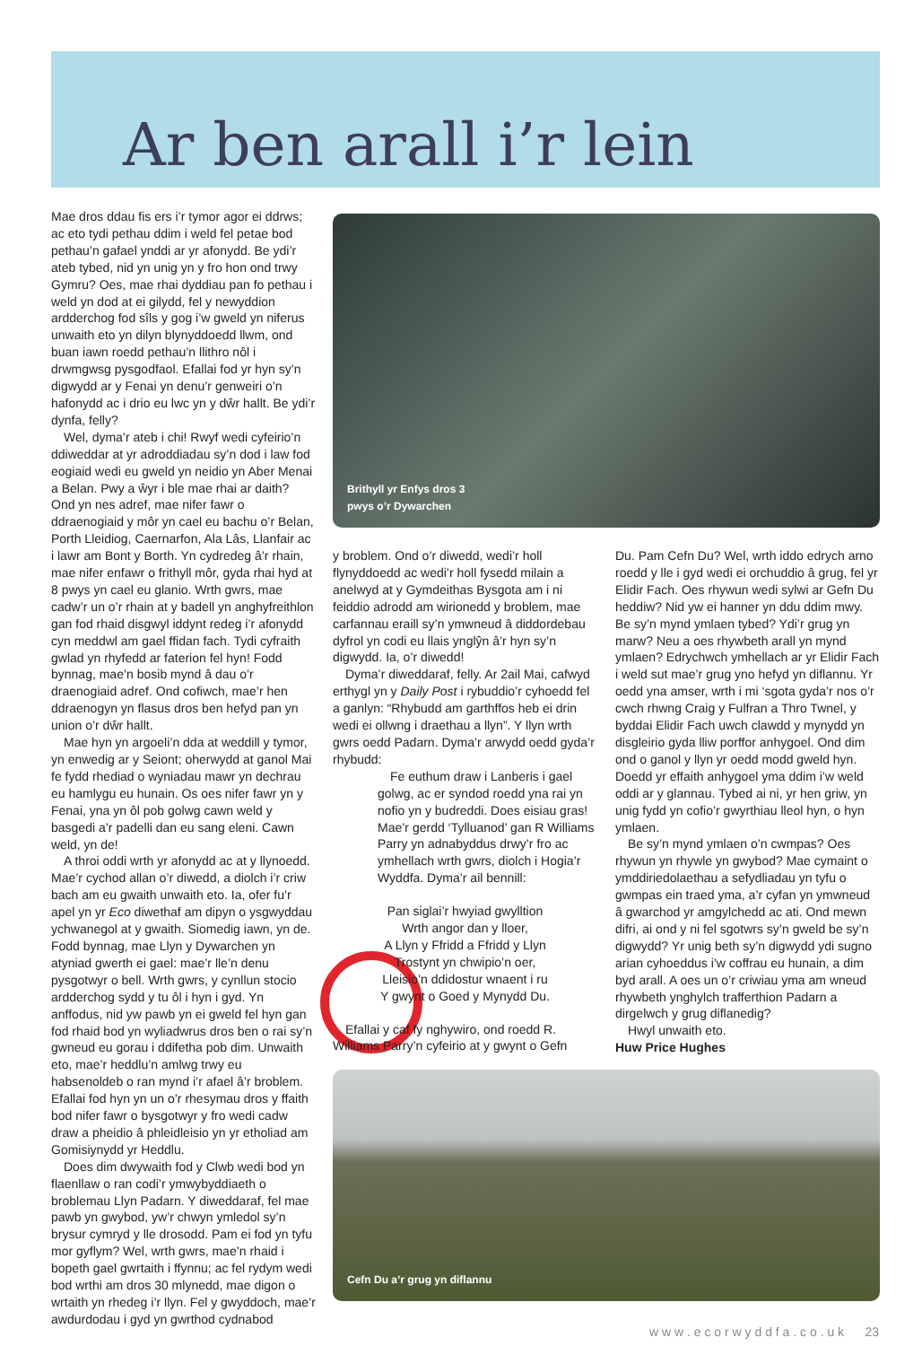Ar ben arall i’r lein
Mae dros ddau fis ers i’r tymor agor ei ddrws; ac eto tydi pethau ddim i weld fel petae bod pethau’n gafael ynddi ar yr afonydd. Be ydi’r ateb tybed, nid yn unig yn y fro hon ond trwy Gymru? Oes, mae rhai dyddiau pan fo pethau i weld yn dod at ei gilydd, fel y newyddion ardderchog fod sîls y gog i’w gweld yn niferus unwaith eto yn dilyn blynyddoedd llwm, ond buan iawn roedd pethau’n llithro nôl i drwmgwsg pysgodfaol. Efallai fod yr hyn sy’n digwydd ar y Fenai yn denu’r genweiri o’n hafonydd ac i drio eu lwc yn y dŵr hallt. Be ydi’r dynfa, felly?
Wel, dyma’r ateb i chi! Rwyf wedi cyfeirio’n ddiweddar at yr adroddiadau sy’n dod i law fod eogiaid wedi eu gweld yn neidio yn Aber Menai a Belan. Pwy a ŵyr i ble mae rhai ar daith? Ond yn nes adref, mae nifer fawr o ddraenogiaid y môr yn cael eu bachu o’r Belan, Porth Lleidiog, Caernarfon, Ala Lâs, Llanfair ac i lawr am Bont y Borth. Yn cydredeg â’r rhain, mae nifer enfawr o frithyll môr, gyda rhai hyd at 8 pwys yn cael eu glanio. Wrth gwrs, mae cadw’r un o’r rhain at y badell yn anghyfreithlon gan fod rhaid disgwyl iddynt redeg i’r afonydd cyn meddwl am gael ffidan fach. Tydi cyfraith gwlad yn rhyfedd ar faterion fel hyn! Fodd bynnag, mae’n bosib mynd â dau o’r draenogiaid adref. Ond cofiwch, mae’r hen ddraenogyn yn flasus dros ben hefyd pan yn union o’r dŵr hallt.
Mae hyn yn argoeli’n dda at weddill y tymor, yn enwedig ar y Seiont; oherwydd at ganol Mai fe fydd rhediad o wyniadau mawr yn dechrau eu hamlygu eu hunain. Os oes nifer fawr yn y Fenai, yna yn ôl pob golwg cawn weld y basgedi a’r padelli dan eu sang eleni. Cawn weld, yn de!
A throi oddi wrth yr afonydd ac at y llynoedd. Mae’r cychod allan o’r diwedd, a diolch i’r criw bach am eu gwaith unwaith eto. Ia, ofer fu’r apel yn yr Eco diwethaf am dipyn o ysgwyddau ychwanegol at y gwaith. Siomedig iawn, yn de. Fodd bynnag, mae Llyn y Dywarchen yn atyniad gwerth ei gael: mae’r lle’n denu pysgotwyr o bell. Wrth gwrs, y cynllun stocio ardderchog sydd y tu ôl i hyn i gyd. Yn anffodus, nid yw pawb yn ei gweld fel hyn gan fod rhaid bod yn wyliadwrus dros ben o rai sy’n gwneud eu gorau i ddifetha pob dim. Unwaith eto, mae’r heddlu’n amlwg trwy eu habsenoldeb o ran mynd i’r afael â’r broblem. Efallai fod hyn yn un o’r rhesymau dros y ffaith bod nifer fawr o bysgotwyr y fro wedi cadw draw a pheidio â phleidleisio yn yr etholiad am Gomisiynydd yr Heddlu.
Does dim dwywaith fod y Clwb wedi bod yn flaenllaw o ran codi’r ymwybyddiaeth o broblemau Llyn Padarn. Y diweddaraf, fel mae pawb yn gwybod, yw’r chwyn ymledol sy’n brysur cymryd y lle drosodd. Pam ei fod yn tyfu mor gyflym? Wel, wrth gwrs, mae’n rhaid i bopeth gael gwrtaith i ffynnu; ac fel rydym wedi bod wrthi am dros 30 mlynedd, mae digon o wrtaith yn rhedeg i’r llyn. Fel y gwyddoch, mae’r awdurdodau i gyd yn gwrthod cydnabod
Brithyll yr Enfys dros 3
pwys o’r Dywarchen
y broblem. Ond o’r diwedd, wedi’r holl flynyddoedd ac wedi’r holl fysedd milain a anelwyd at y Gymdeithas Bysgota am i ni feiddio adrodd am wirionedd y broblem, mae carfannau eraill sy’n ymwneud â diddordebau dyfrol yn codi eu llais ynglŷn â’r hyn sy’n digwydd. Ia, o’r diwedd!
Dyma’r diweddaraf, felly. Ar 2ail Mai, cafwyd erthygl yn y Daily Post i rybuddio’r cyhoedd fel a ganlyn: “Rhybudd am garthffos heb ei drin wedi ei ollwng i draethau a llyn”. Y llyn wrth gwrs oedd Padarn. Dyma’r arwydd oedd gyda’r rhybudd:
Fe euthum draw i Lanberis i gael golwg, ac er syndod roedd yna rai yn nofio yn y budreddi. Does eisiau gras! Mae’r gerdd ‘Tylluanod’ gan R Williams Parry yn adnabyddus drwy’r fro ac ymhellach wrth gwrs, diolch i Hogia’r Wyddfa. Dyma’r ail bennill:
Pan siglai’r hwyiad gwylltion
Wrth angor dan y lloer,
A Llyn y Ffridd a Ffridd y Llyn
Trostynt yn chwipio’n oer,
Lleisio’n ddidostur wnaent i ru
Y gwynt o Goed y Mynydd Du.
Efallai y caf fy nghywiro, ond roedd R. Williams Parry’n cyfeirio at y gwynt o Gefn
Du. Pam Cefn Du? Wel, wrth iddo edrych arno roedd y lle i gyd wedi ei orchuddio â grug, fel yr Elidir Fach. Oes rhywun wedi sylwi ar Gefn Du heddiw? Nid yw ei hanner yn ddu ddim mwy. Be sy’n mynd ymlaen tybed? Ydi’r grug yn marw? Neu a oes rhywbeth arall yn mynd ymlaen? Edrychwch ymhellach ar yr Elidir Fach i weld sut mae’r grug yno hefyd yn diflannu. Yr oedd yna amser, wrth i mi ‘sgota gyda’r nos o’r cwch rhwng Craig y Fulfran a Thro Twnel, y byddai Elidir Fach uwch clawdd y mynydd yn disgleirio gyda lliw porffor anhygoel. Ond dim ond o ganol y llyn yr oedd modd gweld hyn. Doedd yr effaith anhygoel yma ddim i’w weld oddi ar y glannau. Tybed ai ni, yr hen griw, yn unig fydd yn cofio’r gwyrthiau lleol hyn, o hyn ymlaen.
Be sy’n mynd ymlaen o’n cwmpas? Oes rhywun yn rhywle yn gwybod? Mae cymaint o ymddiriedolaethau a sefydliadau yn tyfu o gwmpas ein traed yma, a’r cyfan yn ymwneud â gwarchod yr amgylchedd ac ati. Ond mewn difri, ai ond y ni fel sgotwrs sy’n gweld be sy’n digwydd? Yr unig beth sy’n digwydd ydi sugno arian cyhoeddus i’w coffrau eu hunain, a dim byd arall. A oes un o’r criwiau yma am wneud rhywbeth ynghylch trafferthion Padarn a dirgelwch y grug diflanedig?
Hwyl unwaith eto.
Huw Price Hughes
Cefn Du a’r grug yn diflannu
w w w . e c o r w y d d f a . c o . u k 23